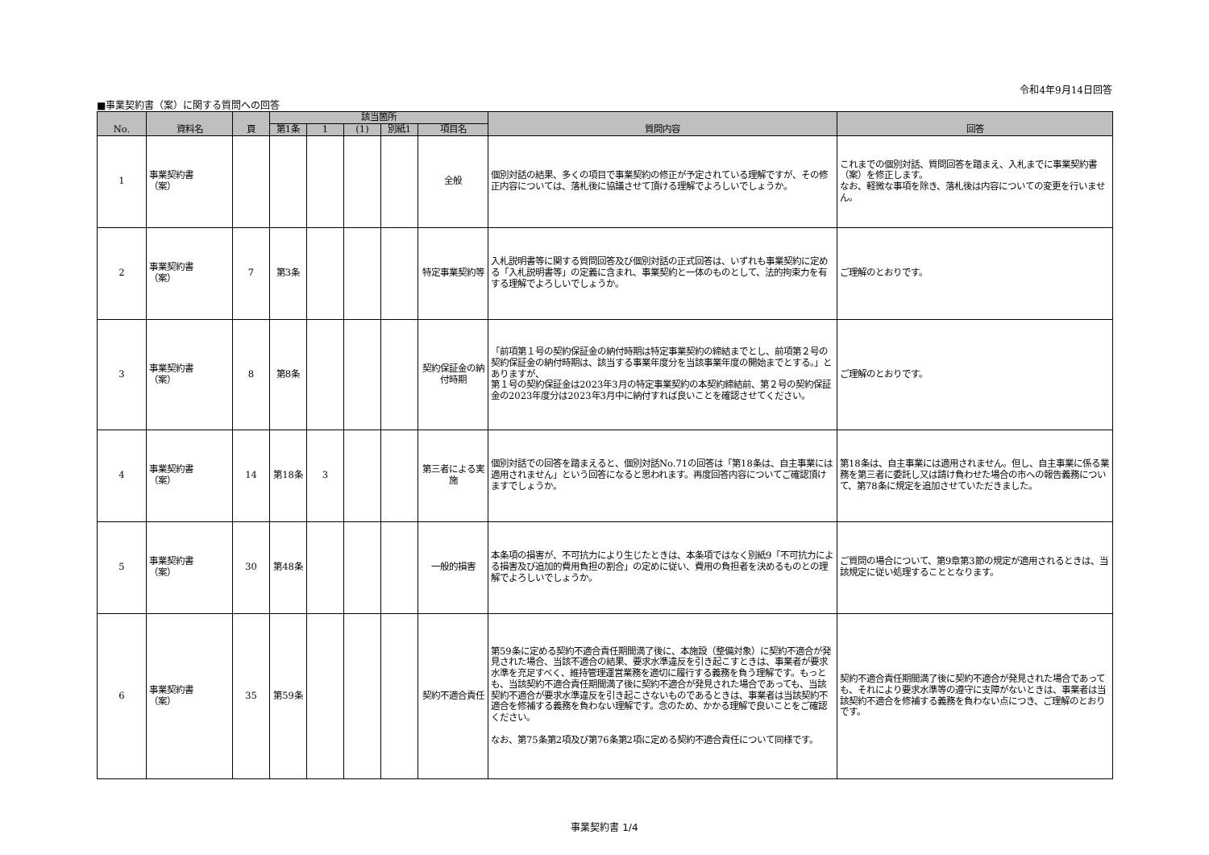令和4年9月14日回答
■事業契約書（案）に関する質問への回答
| No. | 資料名 | 頁 | 該当箇所 | | | | | 質問内容 | 回答 |
| --- | --- | --- | --- | --- | --- | --- | --- | --- | --- |
| | | | 第1条 | 1 | (1) | 別紙1 | 項目名 | | |
| 1 | 事業契約書 （案） | | | | | | 全般 | 個別対話の結果、多くの項目で事業契約の修正が予定されている理解ですが、その修正内容については、落札後に協議させて頂ける理解でよろしいでしょうか。 | これまでの個別対話、質問回答を踏まえ、入札までに事業契約書（案）を修正します。 なお、軽微な事項を除き、落札後は内容についての変更を行いません。 |
| 2 | 事業契約書 （案） | 7 | 第3条 | | | | 特定事業契約等 | 入札説明書等に関する質問回答及び個別対話の正式回答は、いずれも事業契約に定める「入札説明書等」の定義に含まれ、事業契約と一体のものとして、法的拘束力を有する理解でよろしいでしょうか。 | ご理解のとおりです。 |
| 3 | 事業契約書 （案） | 8 | 第8条 | | | | 契約保証金の納付時期 | 「前項第１号の契約保証金の納付時期は特定事業契約の締結までとし、前項第２号の契約保証金の納付時期は、該当する事業年度分を当該事業年度の開始までとする。」とありますが、 第１号の契約保証金は2023年3月の特定事業契約の本契約締結前、第２号の契約保証金の2023年度分は2023年3月中に納付すれば良いことを確認させてください。 | ご理解のとおりです。 |
| 4 | 事業契約書 （案） | 14 | 第18条 | 3 | | | 第三者による実施 | 個別対話での回答を踏まえると、個別対話No.71の回答は「第18条は、自主事業には適用されません」という回答になると思われます。再度回答内容についてご確認頂けますでしょうか。 | 第18条は、自主事業には適用されません。但し、自主事業に係る業務を第三者に委託し又は請け負わせた場合の市への報告義務について、第78条に規定を追加させていただきました。 |
| 5 | 事業契約書 （案） | 30 | 第48条 | | | | 一般的損害 | 本条項の損害が、不可抗力により生じたときは、本条項ではなく別紙9「不可抗力による損害及び追加的費用負担の割合」の定めに従い、費用の負担者を決めるものとの理解でよろしいでしょうか。 | ご質問の場合について、第9章第3節の規定が適用されるときは、当該規定に従い処理することとなります。 |
| 6 | 事業契約書 （案） | 35 | 第59条 | | | | 契約不適合責任 | 第59条に定める契約不適合責任期間満了後に、本施設（整備対象）に契約不適合が発見された場合、当該不適合の結果、要求水準違反を引き起こすときは、事業者が要求水準を充足すべく、維持管理運営業務を適切に履行する義務を負う理解です。もっとも、当該契約不適合責任期間満了後に契約不適合が発見された場合であっても、当該契約不適合が要求水準違反を引き起こさないものであるときは、事業者は当該契約不適合を修補する義務を負わない理解です。念のため、かかる理解で良いことをご確認ください。 なお、第75条第2項及び第76条第2項に定める契約不適合責任について同様です。 | 契約不適合責任期間満了後に契約不適合が発見された場合であっても、それにより要求水準等の遵守に支障がないときは、事業者は当該契約不適合を修補する義務を負わない点につき、ご理解のとおりです。 |
事業契約書 1/4